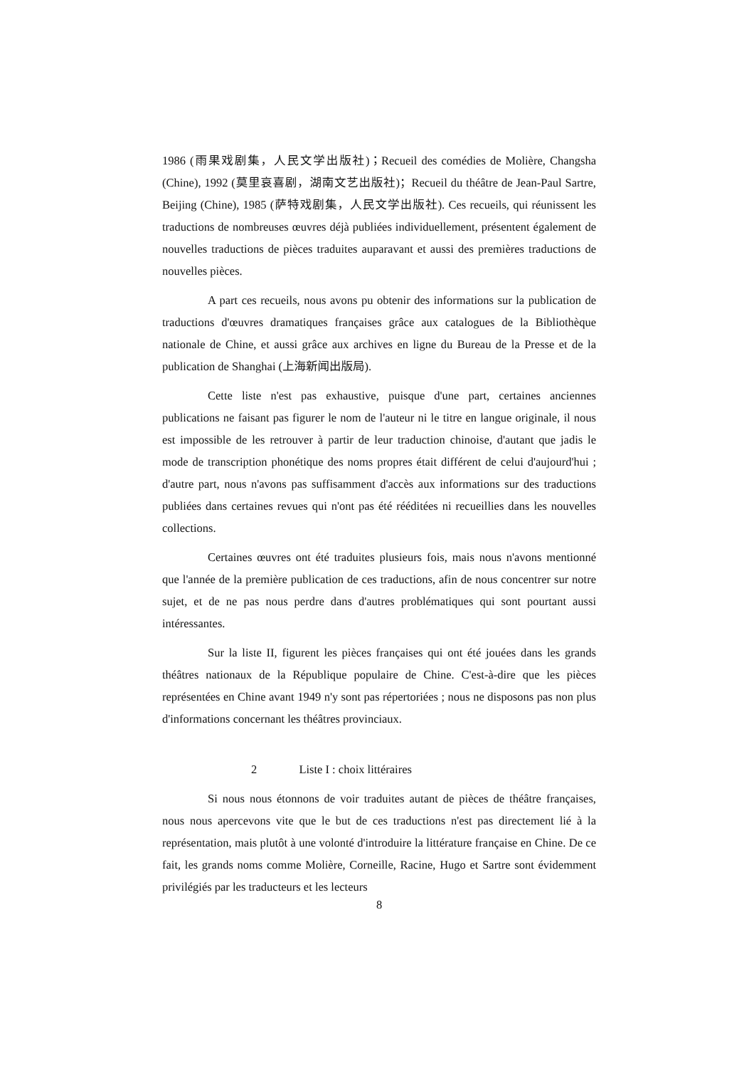1986 (雨果戏剧集，人民文学出版社)；Recueil des comédies de Molière, Changsha (Chine), 1992 (莫里哀喜剧，湖南文艺出版社)；Recueil du théâtre de Jean-Paul Sartre, Beijing (Chine), 1985 (萨特戏剧集，人民文学出版社). Ces recueils, qui réunissent les traductions de nombreuses œuvres déjà publiées individuellement, présentent également de nouvelles traductions de pièces traduites auparavant et aussi des premières traductions de nouvelles pièces.
A part ces recueils, nous avons pu obtenir des informations sur la publication de traductions d'œuvres dramatiques françaises grâce aux catalogues de la Bibliothèque nationale de Chine, et aussi grâce aux archives en ligne du Bureau de la Presse et de la publication de Shanghai (上海新闻出版局).
Cette liste n'est pas exhaustive, puisque d'une part, certaines anciennes publications ne faisant pas figurer le nom de l'auteur ni le titre en langue originale, il nous est impossible de les retrouver à partir de leur traduction chinoise, d'autant que jadis le mode de transcription phonétique des noms propres était différent de celui d'aujourd'hui ; d'autre part, nous n'avons pas suffisamment d'accès aux informations sur des traductions publiées dans certaines revues qui n'ont pas été rééditées ni recueillies dans les nouvelles collections.
Certaines œuvres ont été traduites plusieurs fois, mais nous n'avons mentionné que l'année de la première publication de ces traductions, afin de nous concentrer sur notre sujet, et de ne pas nous perdre dans d'autres problématiques qui sont pourtant aussi intéressantes.
Sur la liste II, figurent les pièces françaises qui ont été jouées dans les grands théâtres nationaux de la République populaire de Chine. C'est-à-dire que les pièces représentées en Chine avant 1949 n'y sont pas répertoriées ; nous ne disposons pas non plus d'informations concernant les théâtres provinciaux.
2 Liste I : choix littéraires
Si nous nous étonnons de voir traduites autant de pièces de théâtre françaises, nous nous apercevons vite que le but de ces traductions n'est pas directement lié à la représentation, mais plutôt à une volonté d'introduire la littérature française en Chine. De ce fait, les grands noms comme Molière, Corneille, Racine, Hugo et Sartre sont évidemment privilégiés par les traducteurs et les lecteurs
8